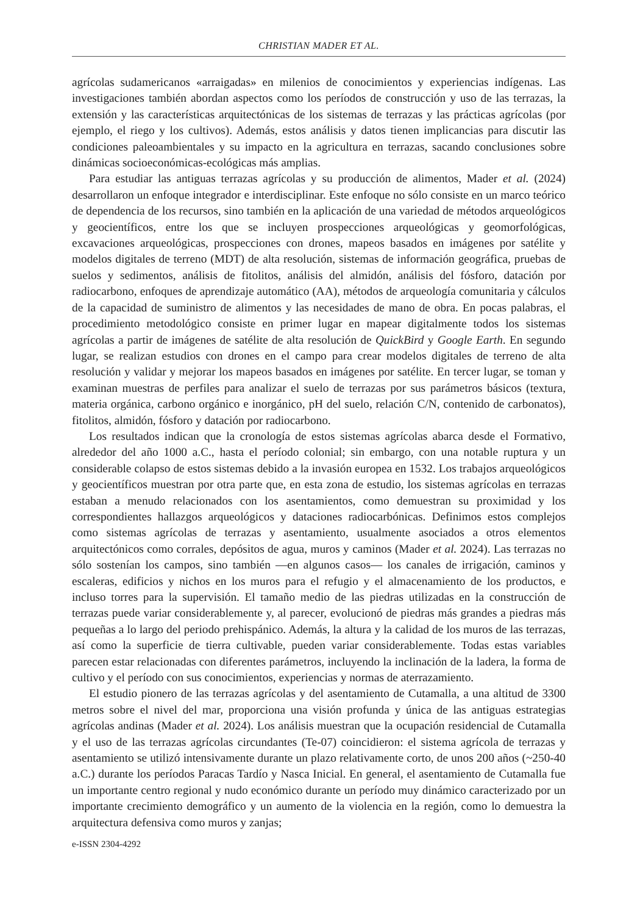CHRISTIAN MADER ET AL.
agrícolas sudamericanos «arraigadas» en milenios de conocimientos y experiencias indígenas. Las investigaciones también abordan aspectos como los períodos de construcción y uso de las terrazas, la extensión y las características arquitectónicas de los sistemas de terrazas y las prácticas agrícolas (por ejemplo, el riego y los cultivos). Además, estos análisis y datos tienen implicancias para discutir las condiciones paleoambientales y su impacto en la agricultura en terrazas, sacando conclusiones sobre dinámicas socioeconómicas-ecológicas más amplias.
Para estudiar las antiguas terrazas agrícolas y su producción de alimentos, Mader et al. (2024) desarrollaron un enfoque integrador e interdisciplinar. Este enfoque no sólo consiste en un marco teórico de dependencia de los recursos, sino también en la aplicación de una variedad de métodos arqueológicos y geocientíficos, entre los que se incluyen prospecciones arqueológicas y geomorfológicas, excavaciones arqueológicas, prospecciones con drones, mapeos basados en imágenes por satélite y modelos digitales de terreno (MDT) de alta resolución, sistemas de información geográfica, pruebas de suelos y sedimentos, análisis de fitolitos, análisis del almidón, análisis del fósforo, datación por radiocarbono, enfoques de aprendizaje automático (AA), métodos de arqueología comunitaria y cálculos de la capacidad de suministro de alimentos y las necesidades de mano de obra. En pocas palabras, el procedimiento metodológico consiste en primer lugar en mapear digitalmente todos los sistemas agrícolas a partir de imágenes de satélite de alta resolución de QuickBird y Google Earth. En segundo lugar, se realizan estudios con drones en el campo para crear modelos digitales de terreno de alta resolución y validar y mejorar los mapeos basados en imágenes por satélite. En tercer lugar, se toman y examinan muestras de perfiles para analizar el suelo de terrazas por sus parámetros básicos (textura, materia orgánica, carbono orgánico e inorgánico, pH del suelo, relación C/N, contenido de carbonatos), fitolitos, almidón, fósforo y datación por radiocarbono.
Los resultados indican que la cronología de estos sistemas agrícolas abarca desde el Formativo, alrededor del año 1000 a.C., hasta el período colonial; sin embargo, con una notable ruptura y un considerable colapso de estos sistemas debido a la invasión europea en 1532. Los trabajos arqueológicos y geocientíficos muestran por otra parte que, en esta zona de estudio, los sistemas agrícolas en terrazas estaban a menudo relacionados con los asentamientos, como demuestran su proximidad y los correspondientes hallazgos arqueológicos y dataciones radiocarbónicas. Definimos estos complejos como sistemas agrícolas de terrazas y asentamiento, usualmente asociados a otros elementos arquitectónicos como corrales, depósitos de agua, muros y caminos (Mader et al. 2024). Las terrazas no sólo sostenían los campos, sino también —en algunos casos— los canales de irrigación, caminos y escaleras, edificios y nichos en los muros para el refugio y el almacenamiento de los productos, e incluso torres para la supervisión. El tamaño medio de las piedras utilizadas en la construcción de terrazas puede variar considerablemente y, al parecer, evolucionó de piedras más grandes a piedras más pequeñas a lo largo del periodo prehispánico. Además, la altura y la calidad de los muros de las terrazas, así como la superficie de tierra cultivable, pueden variar considerablemente. Todas estas variables parecen estar relacionadas con diferentes parámetros, incluyendo la inclinación de la ladera, la forma de cultivo y el período con sus conocimientos, experiencias y normas de aterrazamiento.
El estudio pionero de las terrazas agrícolas y del asentamiento de Cutamalla, a una altitud de 3300 metros sobre el nivel del mar, proporciona una visión profunda y única de las antiguas estrategias agrícolas andinas (Mader et al. 2024). Los análisis muestran que la ocupación residencial de Cutamalla y el uso de las terrazas agrícolas circundantes (Te-07) coincidieron: el sistema agrícola de terrazas y asentamiento se utilizó intensivamente durante un plazo relativamente corto, de unos 200 años (~250-40 a.C.) durante los períodos Paracas Tardío y Nasca Inicial. En general, el asentamiento de Cutamalla fue un importante centro regional y nudo económico durante un período muy dinámico caracterizado por un importante crecimiento demográfico y un aumento de la violencia en la región, como lo demuestra la arquitectura defensiva como muros y zanjas;
e-ISSN 2304-4292